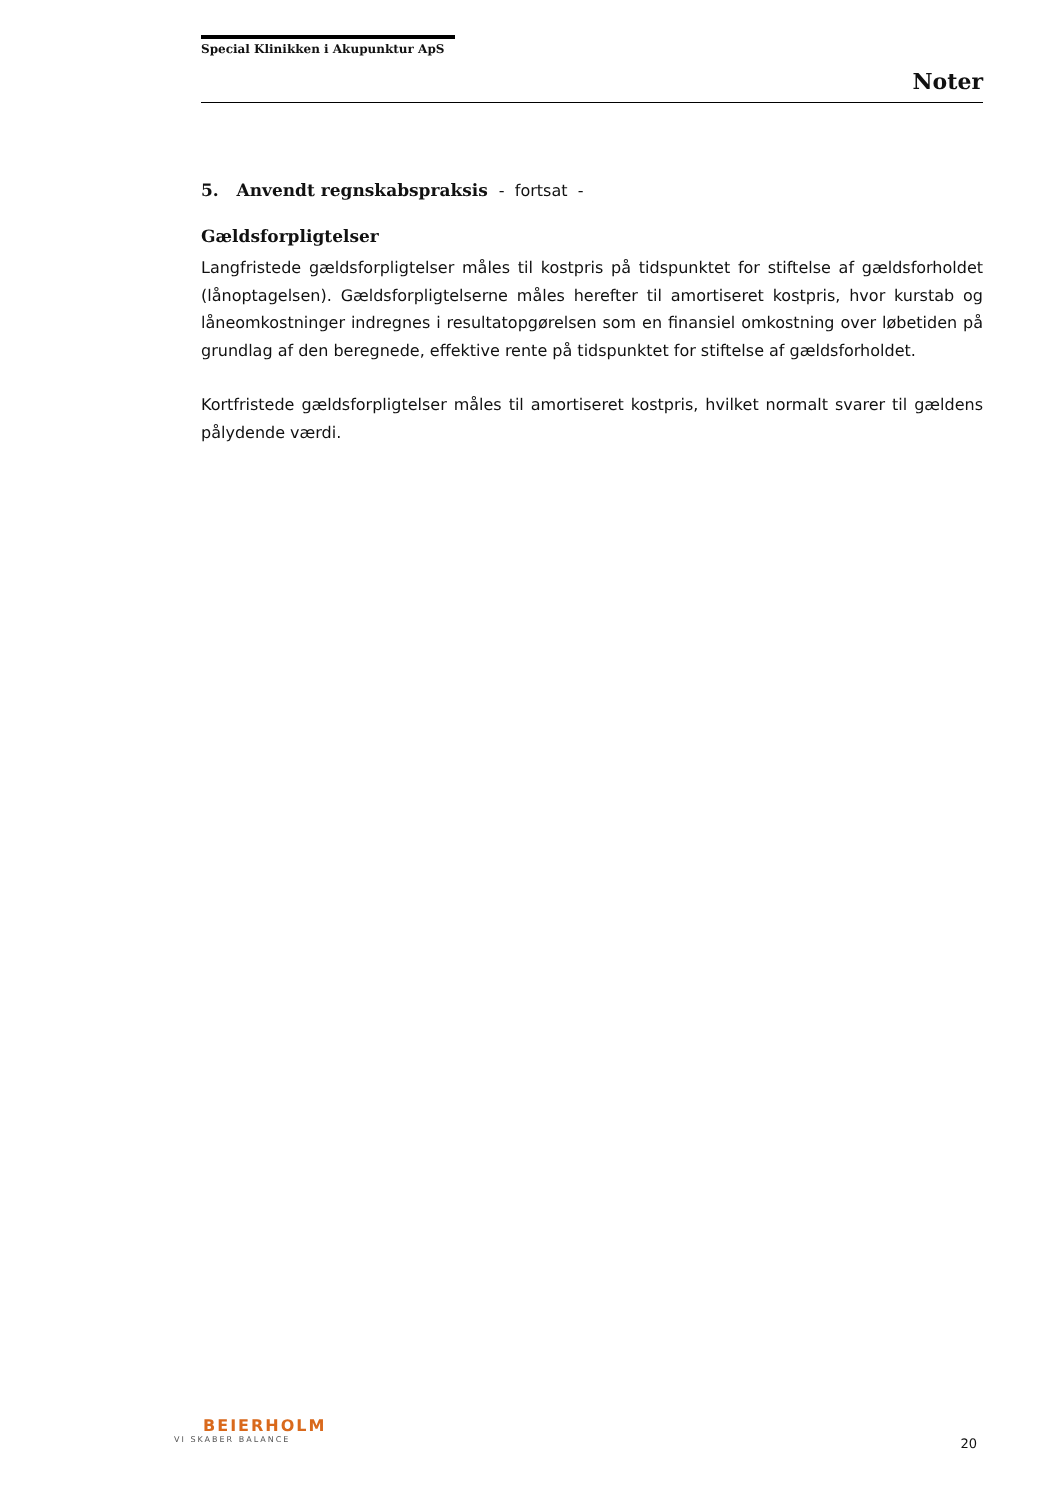Special Klinikken i Akupunktur ApS
Noter
5. Anvendt regnskabspraksis - fortsat -
Gældsforpligtelser
Langfristede gældsforpligtelser måles til kostpris på tidspunktet for stiftelse af gældsforholdet (lånoptagelsen). Gældsforpligtelserne måles herefter til amortiseret kostpris, hvor kurstab og låneomkostninger indregnes i resultatopgørelsen som en finansiel omkostning over løbetiden på grundlag af den beregnede, effektive rente på tidspunktet for stiftelse af gældsforholdet.
Kortfristede gældsforpligtelser måles til amortiseret kostpris, hvilket normalt svarer til gældens pålydende værdi.
BEIERHOLM
VI SKABER BALANCE
20